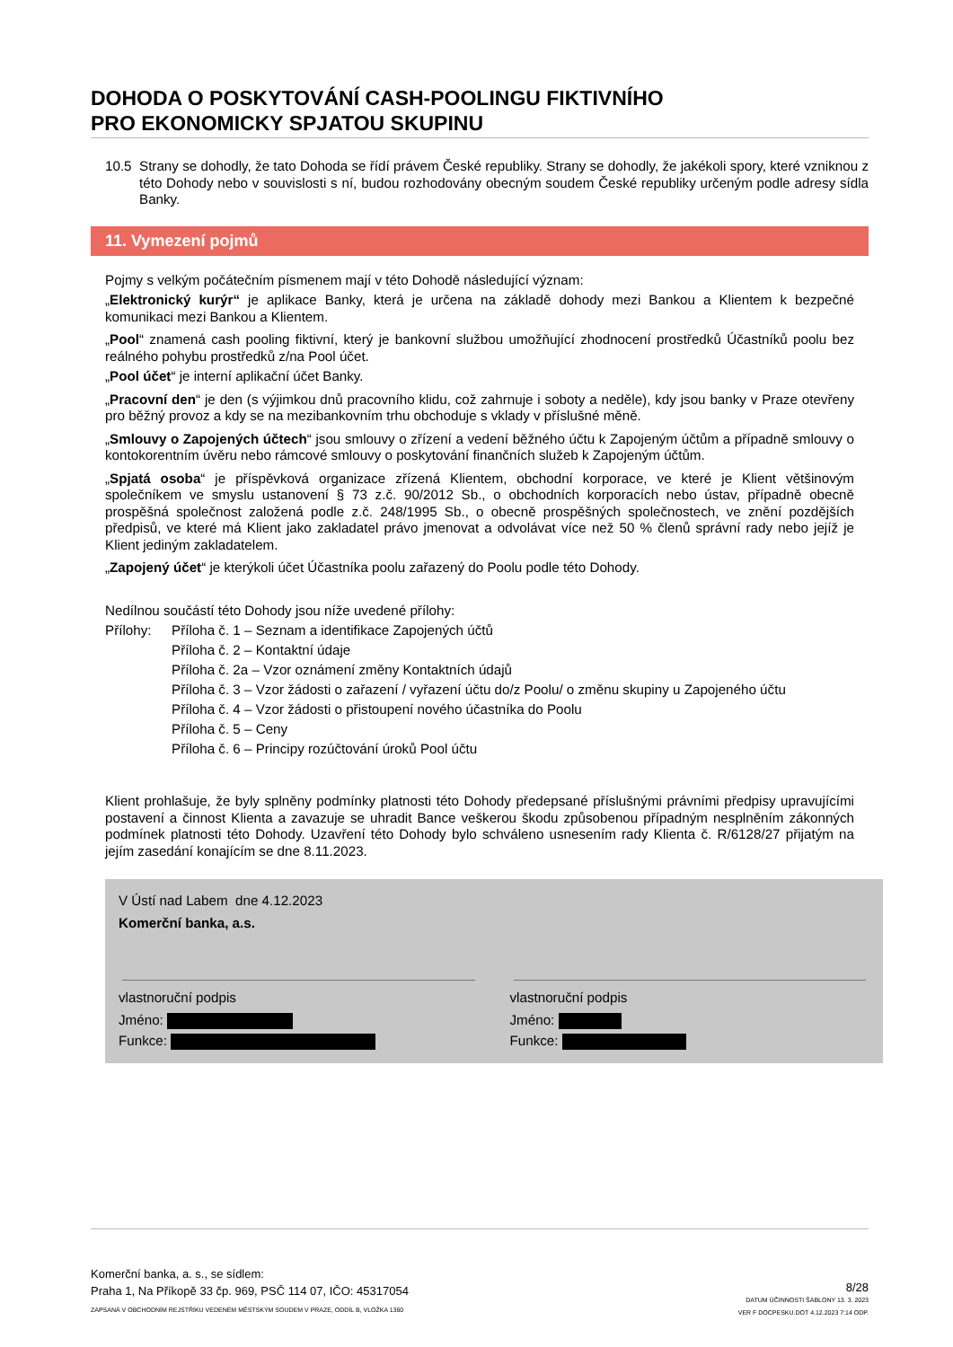DOHODA O POSKYTOVÁNÍ CASH-POOLINGU FIKTIVNÍHO
PRO EKONOMICKY SPJATOU SKUPINU
10.5
Strany se dohodly, že tato Dohoda se řídí právem České republiky. Strany se dohodly, že jakékoli spory, které vzniknou z této Dohody nebo v souvislosti s ní, budou rozhodovány obecným soudem České republiky určeným podle adresy sídla Banky.
11. Vymezení pojmů
Pojmy s velkým počátečním písmenem mají v této Dohodě následující význam:
„Elektronický kurýr“ je aplikace Banky, která je určena na základě dohody mezi Bankou a Klientem k bezpečné komunikaci mezi Bankou a Klientem.
„Pool“ znamená cash pooling fiktivní, který je bankovní službou umožňující zhodnocení prostředků Účastníků poolu bez reálného pohybu prostředků z/na Pool účet.
„Pool účet“ je interní aplikační účet Banky.
„Pracovní den“ je den (s výjimkou dnů pracovního klidu, což zahrnuje i soboty a neděle), kdy jsou banky v Praze otevřeny pro běžný provoz a kdy se na mezibankovním trhu obchoduje s vklady v příslušné měně.
„Smlouvy o Zapojených účtech“ jsou smlouvy o zřízení a vedení běžného účtu k Zapojeným účtům a případně smlouvy o kontokorentním úvěru nebo rámcové smlouvy o poskytování finančních služeb k Zapojeným účtům.
„Spjatá osoba“ je příspěvková organizace zřízená Klientem, obchodní korporace, ve které je Klient většinovým společníkem ve smyslu ustanovení § 73 z.č. 90/2012 Sb., o obchodních korporacích nebo ústav, případně obecně prospěšná společnost založená podle z.č. 248/1995 Sb., o obecně prospěšných společnostech, ve znění pozdějších předpisů, ve které má Klient jako zakladatel právo jmenovat a odvolávat více než 50 % členů správní rady nebo jejíž je Klient jediným zakladatelem.
„Zapojený účet“ je kterýkoli účet Účastníka poolu zařazený do Poolu podle této Dohody.
Nedílnou součástí této Dohody jsou níže uvedené přílohy:
Přílohy: Příloha č. 1 – Seznam a identifikace Zapojených účtů
Příloha č. 2 – Kontaktní údaje
Příloha č. 2a – Vzor oznámení změny Kontaktních údajů
Příloha č. 3 – Vzor žádosti o zařazení / vyřazení účtu do/z Poolu/ o změnu skupiny u Zapojeného účtu
Příloha č. 4 – Vzor žádosti o přistoupení nového účastníka do Poolu
Příloha č. 5 – Ceny
Příloha č. 6 – Principy rozúčtování úroků Pool účtu
Klient prohlašuje, že byly splněny podmínky platnosti této Dohody předepsané příslušnými právními předpisy upravujícími postavení a činnost Klienta a zavazuje se uhradit Bance veškerou škodu způsobenou případným nesplněním zákonných podmínek platnosti této Dohody. Uzavření této Dohody bylo schváleno usnesením rady Klienta č. R/6128/27 přijatým na jejím zasedání konajícím se dne 8.11.2023.
V Ústí nad Labem dne 4.12.2023
Komerční banka, a.s.
vlastnoruční podpis
Jméno:
Funkce:
vlastnoruční podpis
Jméno:
Funkce:
Komerční banka, a. s., se sídlem:
Praha 1, Na Příkopě 33 čp. 969, PSČ 114 07, IČO: 45317054
ZAPSANÁ V OBCHODNÍM REJSTŘÍKU VEDENÉM MĚSTSKÝM SOUDEM V PRAZE, ODDÍL B, VLOŽKA 1360
8/28
DATUM ÚČINNOSTI ŠABLONY 13. 3. 2023
VER F DOCPESKU.DOT 4.12.2023 7:14 ODP.